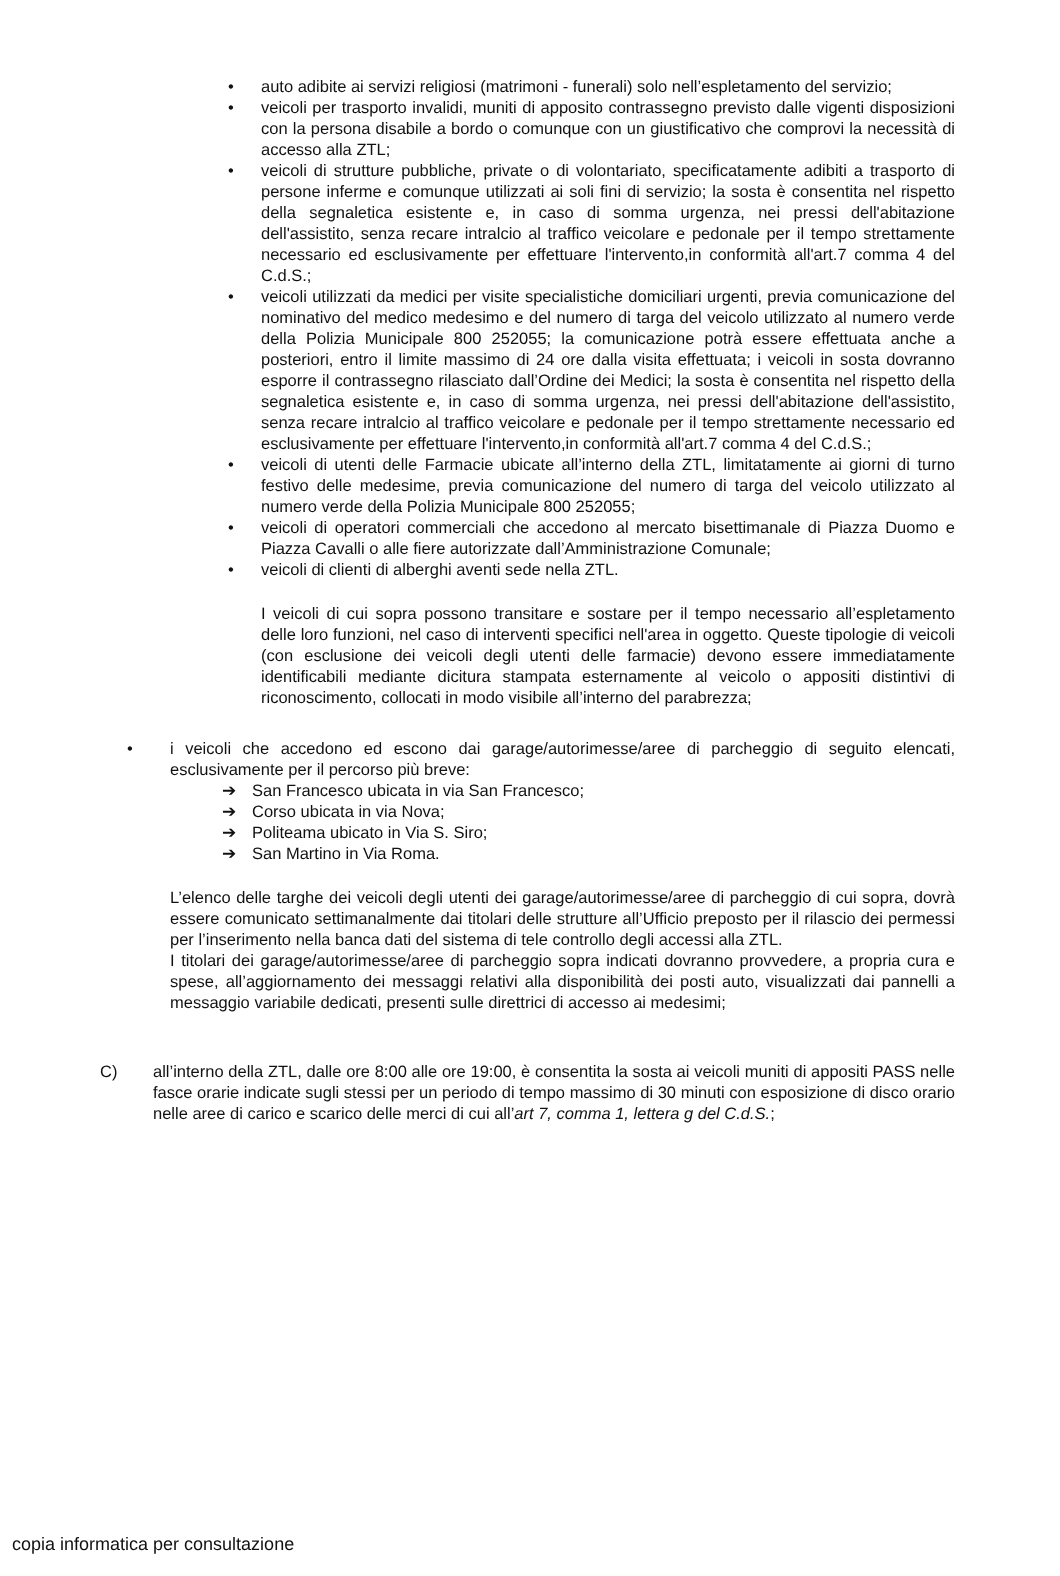• auto adibite ai servizi religiosi (matrimoni - funerali) solo nell’espletamento del servizio;
• veicoli per trasporto invalidi, muniti di apposito contrassegno previsto dalle vigenti disposizioni con la persona disabile a bordo o comunque con un giustificativo che comprovi la necessità di accesso alla ZTL;
• veicoli di strutture pubbliche, private o di volontariato, specificatamente adibiti a trasporto di persone inferme e comunque utilizzati ai soli fini di servizio; la sosta è consentita nel rispetto della segnaletica esistente e, in caso di somma urgenza, nei pressi dell'abitazione dell'assistito, senza recare intralcio al traffico veicolare e pedonale per il tempo strettamente necessario ed esclusivamente per effettuare l'intervento,in conformità all'art.7 comma 4 del C.d.S.;
• veicoli utilizzati da medici per visite specialistiche domiciliari urgenti, previa comunicazione del nominativo del medico medesimo e del numero di targa del veicolo utilizzato al numero verde della Polizia Municipale 800 252055; la comunicazione potrà essere effettuata anche a posteriori, entro il limite massimo di 24 ore dalla visita effettuata; i veicoli in sosta dovranno esporre il contrassegno rilasciato dall’Ordine dei Medici; la sosta è consentita nel rispetto della segnaletica esistente e, in caso di somma urgenza, nei pressi dell'abitazione dell'assistito, senza recare intralcio al traffico veicolare e pedonale per il tempo strettamente necessario ed esclusivamente per effettuare l'intervento,in conformità all'art.7 comma 4 del C.d.S.;
• veicoli di utenti delle Farmacie ubicate all’interno della ZTL, limitatamente ai giorni di turno festivo delle medesime, previa comunicazione del numero di targa del veicolo utilizzato al numero verde della Polizia Municipale 800 252055;
• veicoli di operatori commerciali che accedono al mercato bisettimanale di Piazza Duomo e Piazza Cavalli o alle fiere autorizzate dall’Amministrazione Comunale;
• veicoli di clienti di alberghi aventi sede nella ZTL.
I veicoli di cui sopra possono transitare e sostare per il tempo necessario all’espletamento delle loro funzioni, nel caso di interventi specifici nell'area in oggetto. Queste tipologie di veicoli (con esclusione dei veicoli degli utenti delle farmacie) devono essere immediatamente identificabili mediante dicitura stampata esternamente al veicolo o appositi distintivi di riconoscimento, collocati in modo visibile all’interno del parabrezza;
• i veicoli che accedono ed escono dai garage/autorimesse/aree di parcheggio di seguito elencati, esclusivamente per il percorso più breve:
➔ San Francesco ubicata in via San Francesco;
➔ Corso ubicata in via Nova;
➔ Politeama ubicato in Via S. Siro;
➔ San Martino in Via Roma.
L’elenco delle targhe dei veicoli degli utenti dei garage/autorimesse/aree di parcheggio di cui sopra, dovrà essere comunicato settimanalmente dai titolari delle strutture all’Ufficio preposto per il rilascio dei permessi per l’inserimento nella banca dati del sistema di tele controllo degli accessi alla ZTL.
I titolari dei garage/autorimesse/aree di parcheggio sopra indicati dovranno provvedere, a propria cura e spese, all’aggiornamento dei messaggi relativi alla disponibilità dei posti auto, visualizzati dai pannelli a messaggio variabile dedicati, presenti sulle direttrici di accesso ai medesimi;
C) all’interno della ZTL, dalle ore 8:00 alle ore 19:00, è consentita la sosta ai veicoli muniti di appositi PASS nelle fasce orarie indicate sugli stessi per un periodo di tempo massimo di 30 minuti con esposizione di disco orario nelle aree di carico e scarico delle merci di cui all’art 7, comma 1, lettera g del C.d.S.;
copia informatica per consultazione